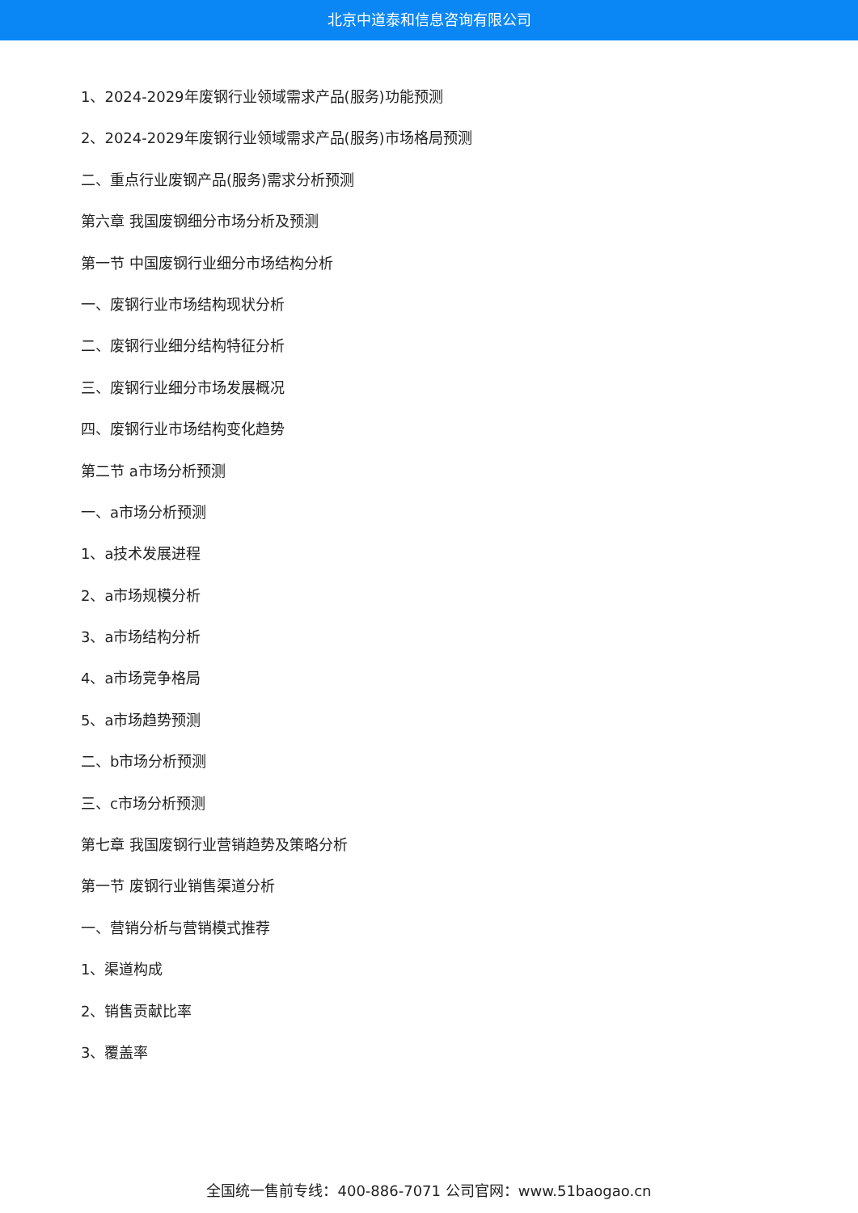北京中道泰和信息咨询有限公司
1、2024-2029年废钢行业领域需求产品(服务)功能预测
2、2024-2029年废钢行业领域需求产品(服务)市场格局预测
二、重点行业废钢产品(服务)需求分析预测
第六章 我国废钢细分市场分析及预测
第一节 中国废钢行业细分市场结构分析
一、废钢行业市场结构现状分析
二、废钢行业细分结构特征分析
三、废钢行业细分市场发展概况
四、废钢行业市场结构变化趋势
第二节 a市场分析预测
一、a市场分析预测
1、a技术发展进程
2、a市场规模分析
3、a市场结构分析
4、a市场竞争格局
5、a市场趋势预测
二、b市场分析预测
三、c市场分析预测
第七章 我国废钢行业营销趋势及策略分析
第一节 废钢行业销售渠道分析
一、营销分析与营销模式推荐
1、渠道构成
2、销售贡献比率
3、覆盖率
全国统一售前专线：400-886-7071 公司官网：www.51baogao.cn